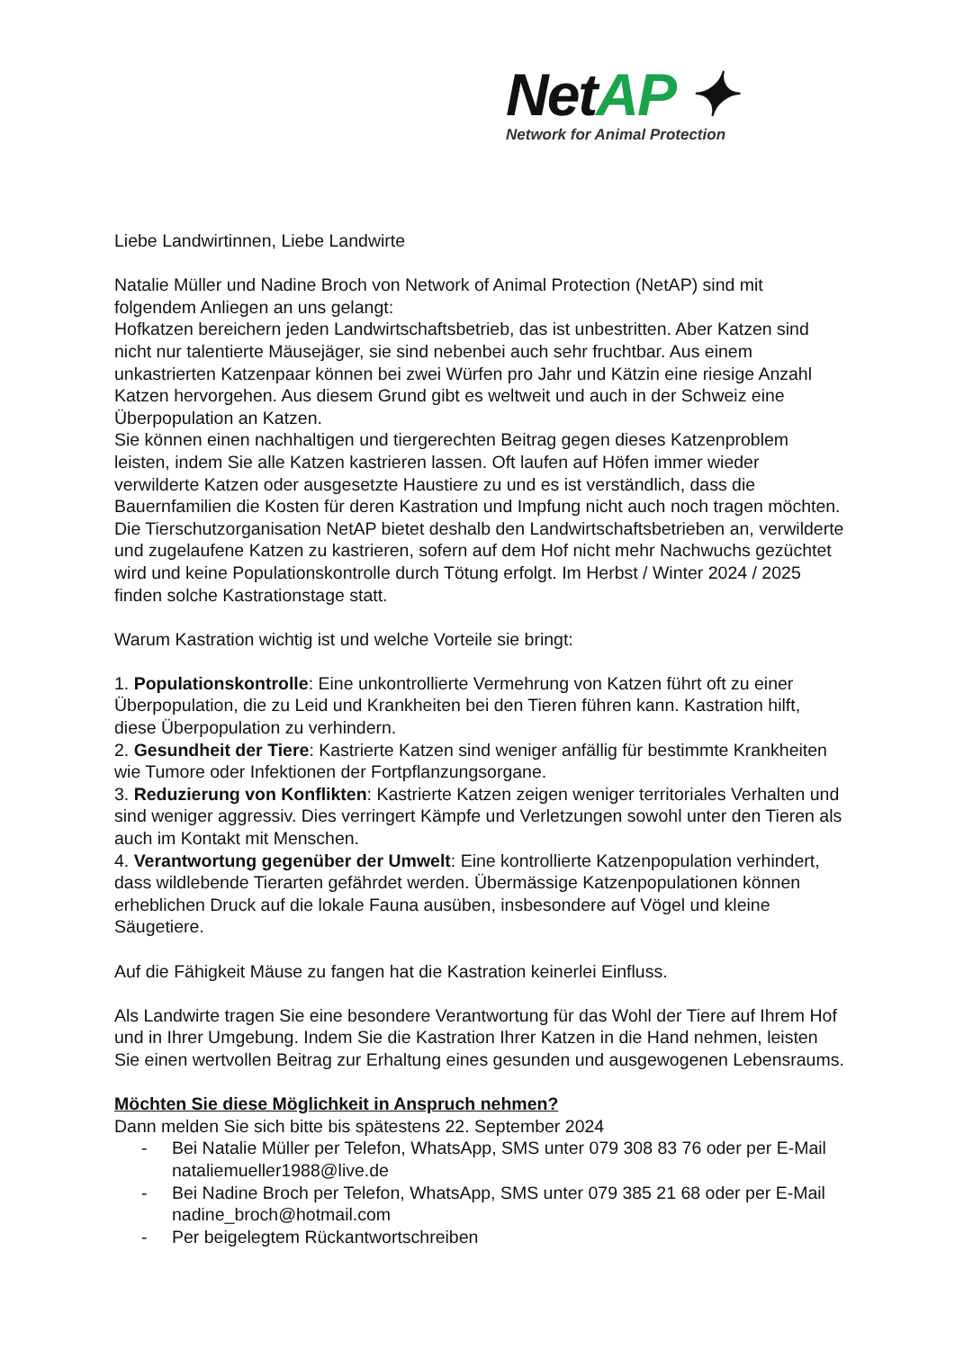NetAP ✦
Network for Animal Protection
Liebe Landwirtinnen, Liebe Landwirte
Natalie Müller und Nadine Broch von Network of Animal Protection (NetAP) sind mit folgendem Anliegen an uns gelangt:
Hofkatzen bereichern jeden Landwirtschaftsbetrieb, das ist unbestritten. Aber Katzen sind nicht nur talentierte Mäusejäger, sie sind nebenbei auch sehr fruchtbar. Aus einem unkastrierten Katzenpaar können bei zwei Würfen pro Jahr und Kätzin eine riesige Anzahl Katzen hervorgehen. Aus diesem Grund gibt es weltweit und auch in der Schweiz eine Überpopulation an Katzen.
Sie können einen nachhaltigen und tiergerechten Beitrag gegen dieses Katzenproblem leisten, indem Sie alle Katzen kastrieren lassen. Oft laufen auf Höfen immer wieder verwilderte Katzen oder ausgesetzte Haustiere zu und es ist verständlich, dass die Bauernfamilien die Kosten für deren Kastration und Impfung nicht auch noch tragen möchten. Die Tierschutzorganisation NetAP bietet deshalb den Landwirtschaftsbetrieben an, verwilderte und zugelaufene Katzen zu kastrieren, sofern auf dem Hof nicht mehr Nachwuchs gezüchtet wird und keine Populationskontrolle durch Tötung erfolgt. Im Herbst / Winter 2024 / 2025 finden solche Kastrationstage statt.
Warum Kastration wichtig ist und welche Vorteile sie bringt:
1. Populationskontrolle: Eine unkontrollierte Vermehrung von Katzen führt oft zu einer Überpopulation, die zu Leid und Krankheiten bei den Tieren führen kann. Kastration hilft, diese Überpopulation zu verhindern.
2. Gesundheit der Tiere: Kastrierte Katzen sind weniger anfällig für bestimmte Krankheiten wie Tumore oder Infektionen der Fortpflanzungsorgane.
3. Reduzierung von Konflikten: Kastrierte Katzen zeigen weniger territoriales Verhalten und sind weniger aggressiv. Dies verringert Kämpfe und Verletzungen sowohl unter den Tieren als auch im Kontakt mit Menschen.
4. Verantwortung gegenüber der Umwelt: Eine kontrollierte Katzenpopulation verhindert, dass wildlebende Tierarten gefährdet werden. Übermässige Katzenpopulationen können erheblichen Druck auf die lokale Fauna ausüben, insbesondere auf Vögel und kleine Säugetiere.
Auf die Fähigkeit Mäuse zu fangen hat die Kastration keinerlei Einfluss.
Als Landwirte tragen Sie eine besondere Verantwortung für das Wohl der Tiere auf Ihrem Hof und in Ihrer Umgebung. Indem Sie die Kastration Ihrer Katzen in die Hand nehmen, leisten Sie einen wertvollen Beitrag zur Erhaltung eines gesunden und ausgewogenen Lebensraums.
Möchten Sie diese Möglichkeit in Anspruch nehmen?
Dann melden Sie sich bitte bis spätestens 22. September 2024
- Bei Natalie Müller per Telefon, WhatsApp, SMS unter 079 308 83 76 oder per E-Mail nataliemueller1988@live.de
- Bei Nadine Broch per Telefon, WhatsApp, SMS unter 079 385 21 68 oder per E-Mail nadine_broch@hotmail.com
- Per beigelegtem Rückantwortschreiben